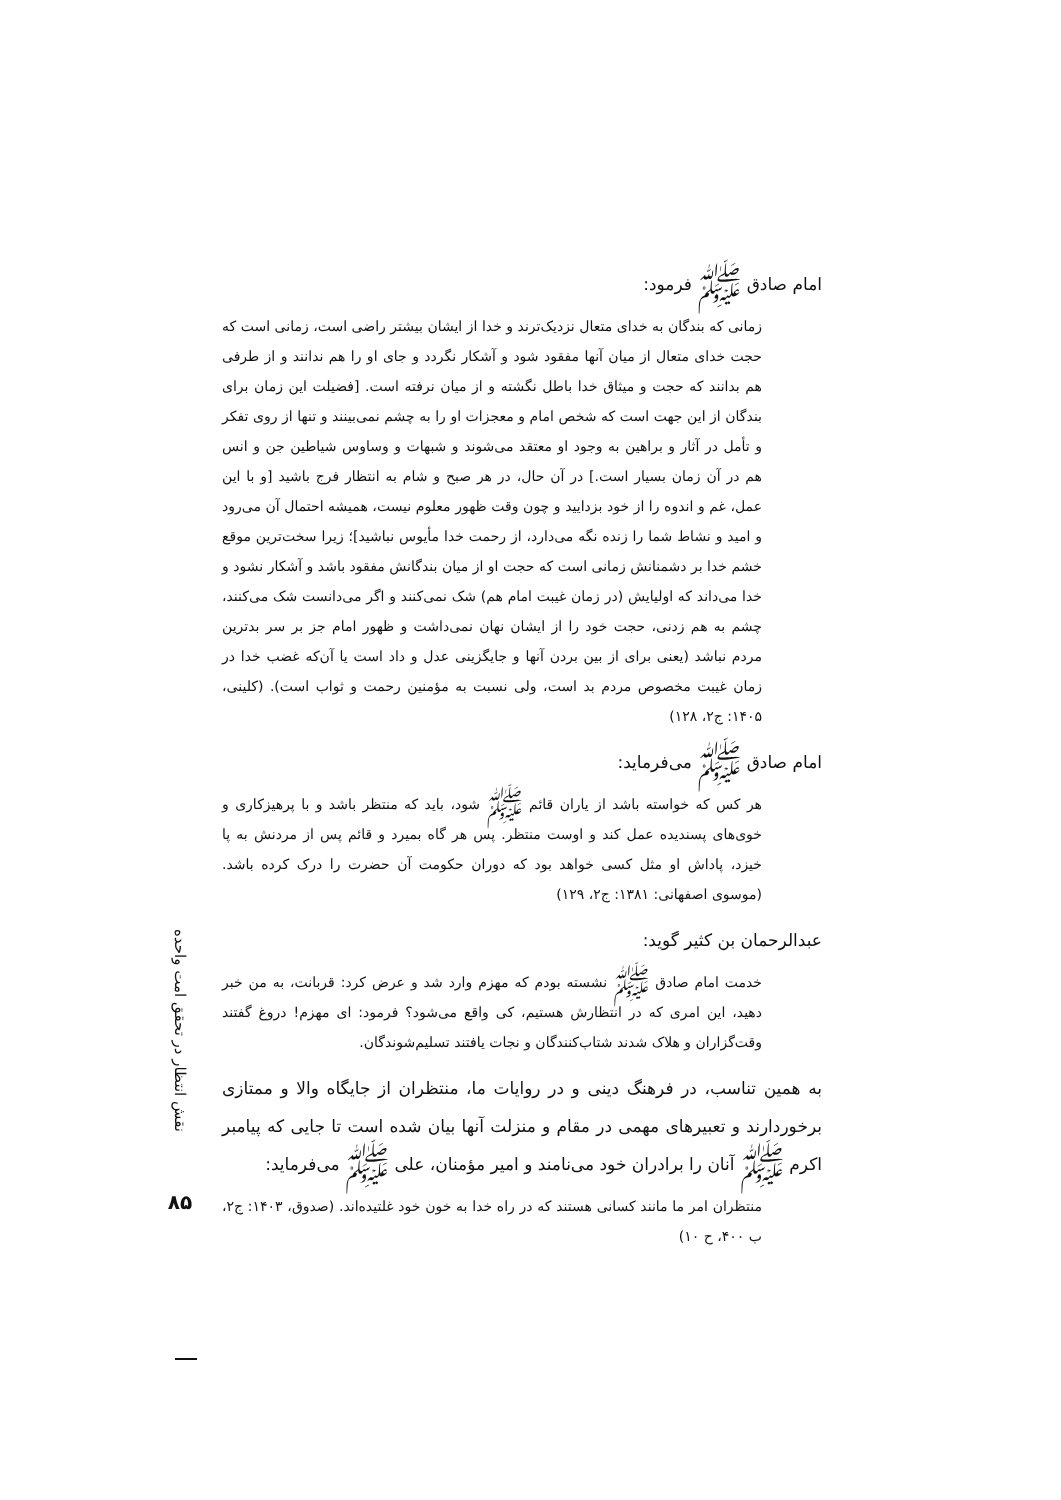امام صادق ﷺ فرمود:
زمانی که بندگان به خدای متعال نزدیک‌ترند و خدا از ایشان بیشتر راضی است، زمانی است که حجت خدای متعال از میان آنها مفقود شود و آشکار نگردد و جای او را هم ندانند و از طرفی هم بدانند که حجت و میثاق خدا باطل نگشته و از میان نرفته است. [فضیلت این زمان برای بندگان از این جهت است که شخص امام و معجزات او را به چشم نمی‌بینند و تنها از روی تفکر و تأمل در آثار و براهین به وجود او معتقد می‌شوند و شبهات و وساوس شیاطین جن و انس هم در آن زمان بسیار است.] در آن حال، در هر صبح و شام به انتظار فرج باشید [و با این عمل، غم و اندوه را از خود بزدایید و چون وقت ظهور معلوم نیست، همیشه احتمال آن می‌رود و امید و نشاط شما را زنده نگه می‌دارد، از رحمت خدا مأیوس نباشید]؛ زیرا سخت‌ترین موقع خشم خدا بر دشمنانش زمانی است که حجت او از میان بندگانش مفقود باشد و آشکار نشود و خدا می‌داند که اولیایش (در زمان غیبت امام هم) شک نمی‌کنند و اگر می‌دانست شک می‌کنند، چشم به هم زدنی، حجت خود را از ایشان نهان نمی‌داشت و ظهور امام جز بر سر بدترین مردم نباشد (یعنی برای از بین بردن آنها و جایگزینی عدل و داد است یا آن‌که غضب خدا در زمان غیبت مخصوص مردم بد است، ولی نسبت به مؤمنین رحمت و ثواب است). (کلینی، ۱۴۰۵: ج۲، ۱۲۸)
امام صادق ﷺ می‌فرماید:
هر کس که خواسته باشد از یاران قائم ﷺ شود، باید که منتظر باشد و با پرهیزکاری و خوی‌های پسندیده عمل کند و اوست منتظر. پس هر گاه بمیرد و قائم پس از مردنش به پا خیزد، پاداش او مثل کسی خواهد بود که دوران حکومت آن حضرت را درک کرده باشد. (موسوی اصفهانی: ۱۳۸۱: ج۲، ۱۲۹)
عبدالرحمان بن کثیر گوید:
خدمت امام صادق ﷺ نشسته بودم که مهزم وارد شد و عرض کرد: قربانت، به من خبر دهید، این امری که در انتظارش هستیم، کی واقع می‌شود؟ فرمود: ای مهزم! دروغ گفتند وقت‌گزاران و هلاک شدند شتاب‌کنندگان و نجات یافتند تسلیم‌شوندگان.
به همین تناسب، در فرهنگ دینی و در روایات ما، منتظران از جایگاه والا و ممتازی برخوردارند و تعبیرهای مهمی در مقام و منزلت آنها بیان شده است تا جایی که پیامبر اکرم ﷺ آنان را برادران خود می‌نامند و امیر مؤمنان، علی ﷺ می‌فرماید:
منتظران امر ما مانند کسانی هستند که در راه خدا به خون خود غلتیده‌اند. (صدوق، ۱۴۰۳: ج۲، ب ۴۰۰، ح ۱۰)
نقش انتظار در تحقق امت واحده
۸۵